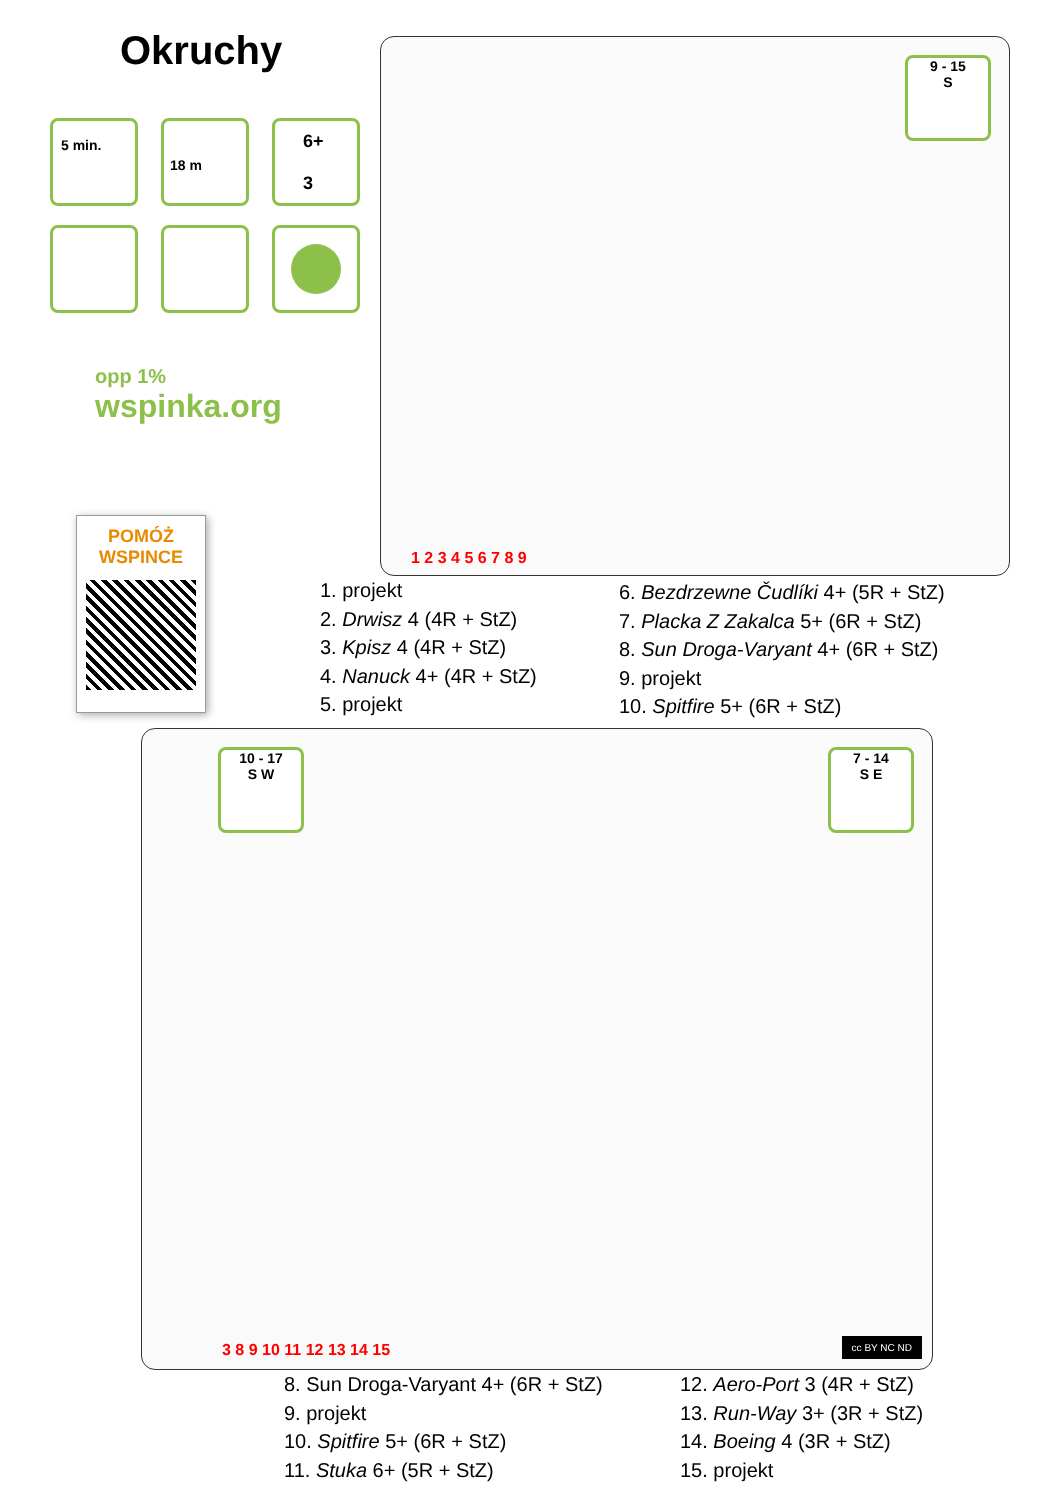Okruchy
5 min. 18 m
6+
3
opp 1%
wspinka.org
POMÓŻ
WSPINCE
9 - 15
S
1 2 3 4 5 6 7 8 9
1. projekt
2. Drwisz 4 (4R + StZ)
3. Kpisz 4 (4R + StZ)
4. Nanuck 4+ (4R + StZ)
5. projekt
6. Bezdrzewne Čudlíki 4+ (5R + StZ)
7. Placka Z Zakalca 5+ (6R + StZ)
8. Sun Droga-Varyant 4+ (6R + StZ)
9. projekt
10. Spitfire 5+ (6R + StZ)
10 - 17
S W
7 - 14
S E
3 8 9 10 11 12 13 14 15 cc BY NC ND
8. Sun Droga-Varyant 4+ (6R + StZ)
9. projekt
10. Spitfire 5+ (6R + StZ)
11. Stuka 6+ (5R + StZ)
12. Aero-Port 3 (4R + StZ)
13. Run-Way 3+ (3R + StZ)
14. Boeing 4 (3R + StZ)
15. projekt